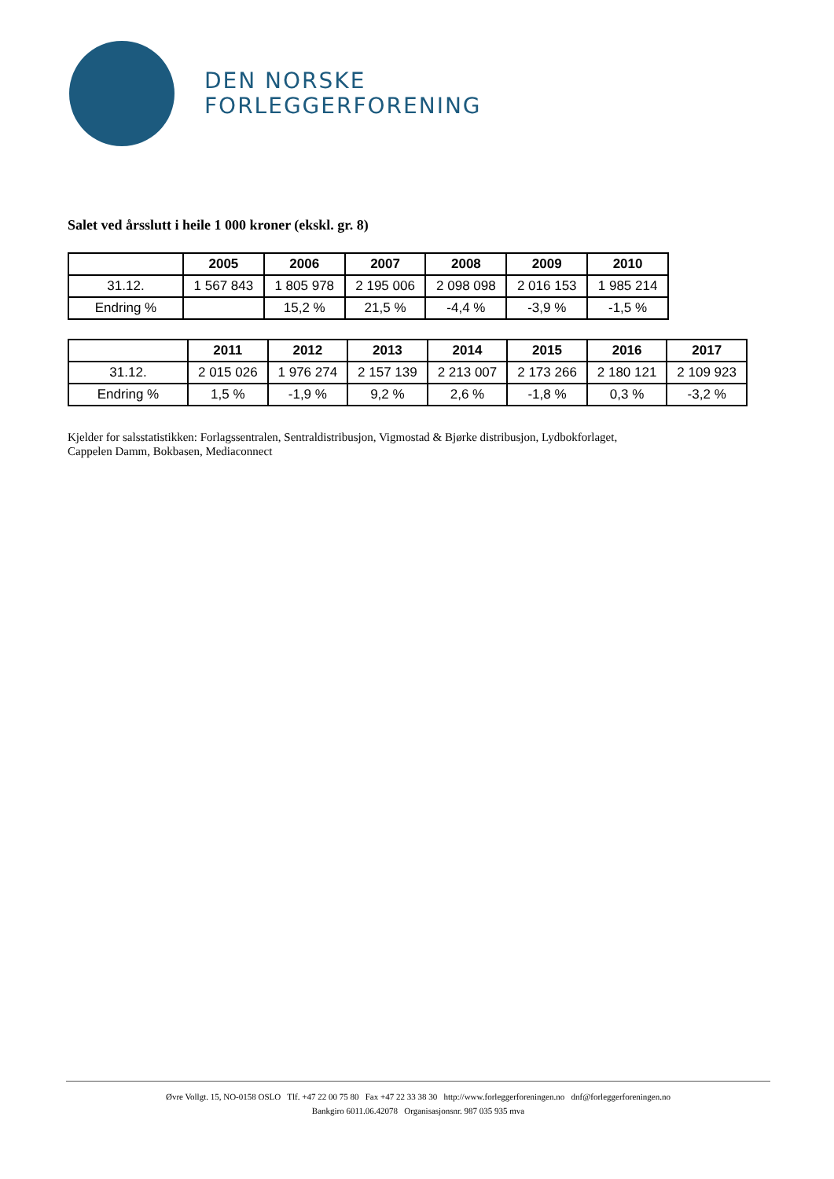DEN NORSKE
FORLEGGERFORENING
Salet ved årsslutt i heile 1 000 kroner (ekskl. gr. 8)
| | 2005 | 2006 | 2007 | 2008 | 2009 | 2010 |
| --- | --- | --- | --- | --- | --- | --- |
| 31.12. | 1 567 843 | 1 805 978 | 2 195 006 | 2 098 098 | 2 016 153 | 1 985 214 |
| Endring % | | 15,2 % | 21,5 % | -4,4 % | -3,9 % | -1,5 % |
| | 2011 | 2012 | 2013 | 2014 | 2015 | 2016 | 2017 |
| --- | --- | --- | --- | --- | --- | --- | --- |
| 31.12. | 2 015 026 | 1 976 274 | 2 157 139 | 2 213 007 | 2 173 266 | 2 180 121 | 2 109 923 |
| Endring % | 1,5 % | -1,9 % | 9,2 % | 2,6 % | -1,8 % | 0,3 % | -3,2 % |
Kjelder for salsstatistikken: Forlagssentralen, Sentraldistribusjon, Vigmostad & Bjørke distribusjon, Lydbokforlaget,
Cappelen Damm, Bokbasen, Mediaconnect
Øvre Vollgt. 15, NO-0158 OSLO Tlf. +47 22 00 75 80 Fax +47 22 33 38 30 http://www.forleggerforeningen.no dnf@forleggerforeningen.no
Bankgiro 6011.06.42078 Organisasjonsnr. 987 035 935 mva